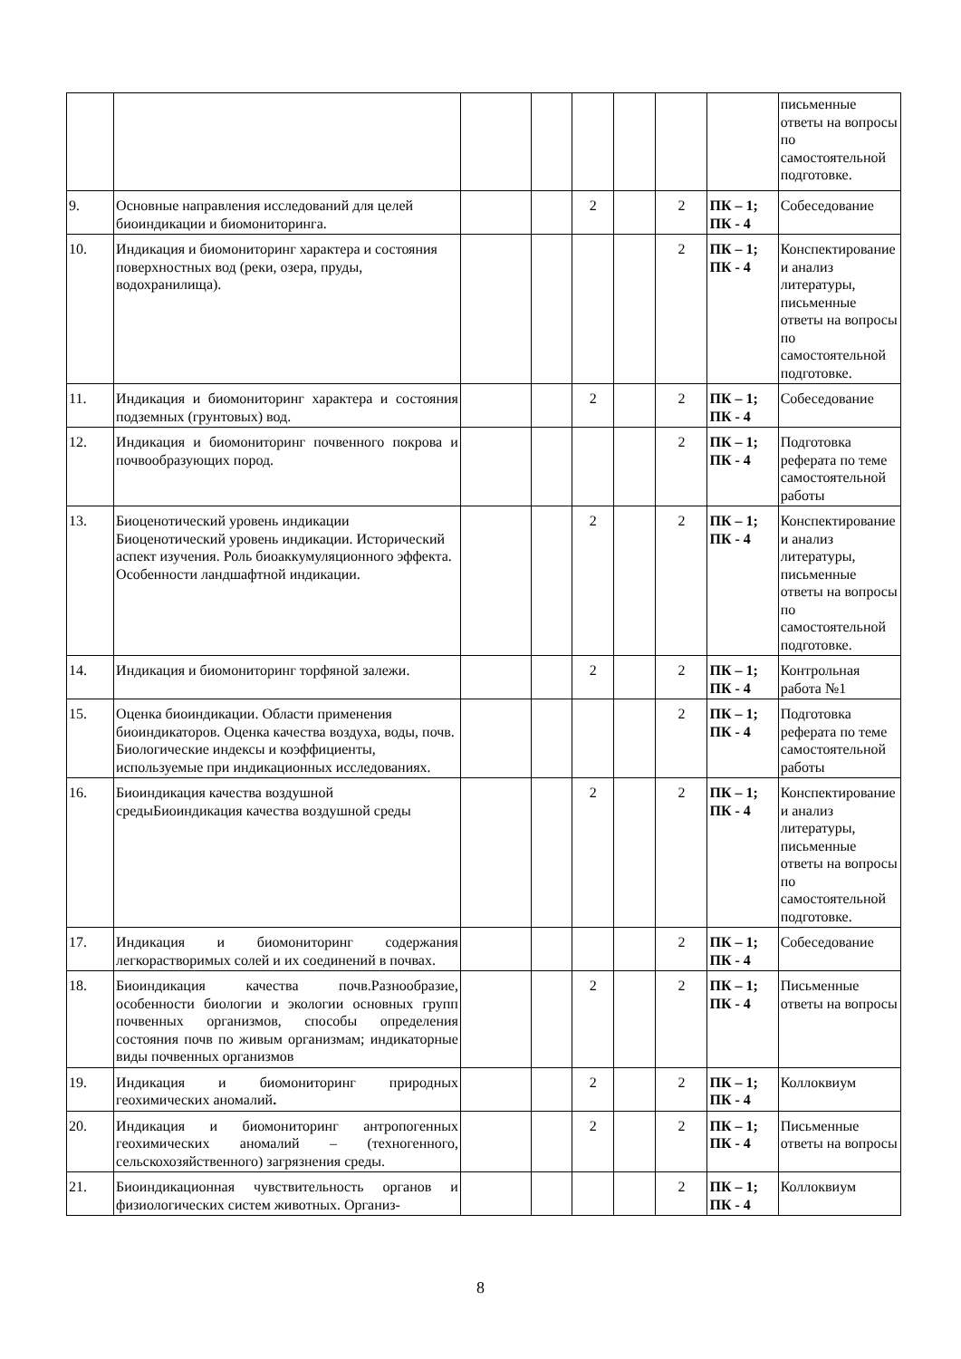| | | | | | | | | письменные ответы на вопросы по самостоятельной подготовке. |
| 9. | Основные направления исследований для целей биоиндикации и биомониторинга. | | | 2 | | 2 | ПК – 1; ПК - 4 | Собеседование |
| 10. | Индикация и биомониторинг характера и состояния поверхностных вод (реки, озера, пруды, водохранилища). | | | | | 2 | ПК – 1; ПК - 4 | Конспектирование и анализ литературы, письменные ответы на вопросы по самостоятельной подготовке. |
| 11. | Индикация и биомониторинг характера и состояния подземных (грунтовых) вод. | | | 2 | | 2 | ПК – 1; ПК - 4 | Собеседование |
| 12. | Индикация и биомониторинг почвенного покрова и почвообразующих пород. | | | | | 2 | ПК – 1; ПК - 4 | Подготовка реферата по теме самостоятельной работы |
| 13. | Биоценотический уровень индикации Биоценотический уровень индикации. Исторический аспект изучения. Роль биоаккумуляционного эффекта. Особенности ландшафтной индикации. | | | 2 | | 2 | ПК – 1; ПК - 4 | Конспектирование и анализ литературы, письменные ответы на вопросы по самостоятельной подготовке. |
| 14. | Индикация и биомониторинг торфяной залежи. | | | 2 | | 2 | ПК – 1; ПК - 4 | Контрольная работа №1 |
| 15. | Оценка биоиндикации. Области применения биоиндикаторов. Оценка качества воздуха, воды, почв. Биологические индексы и коэффициенты, используемые при индикационных исследованиях. | | | | | 2 | ПК – 1; ПК - 4 | Подготовка реферата по теме самостоятельной работы |
| 16. | Биоиндикация качества воздушной средыБиоиндикация качества воздушной среды | | | 2 | | 2 | ПК – 1; ПК - 4 | Конспектирование и анализ литературы, письменные ответы на вопросы по самостоятельной подготовке. |
| 17. | Индикация и биомониторинг содержания легкорастворимых солей и их соединений в почвах. | | | | | 2 | ПК – 1; ПК - 4 | Собеседование |
| 18. | Биоиндикация качества почв.Разнообразие, особенности биологии и экологии основных групп почвенных организмов, способы определения состояния почв по живым организмам; индикаторные виды почвенных организмов | | | 2 | | 2 | ПК – 1; ПК - 4 | Письменные ответы на вопросы |
| 19. | Индикация и биомониторинг природных геохимических аномалий . | | | 2 | | 2 | ПК – 1; ПК - 4 | Коллоквиум |
| 20. | Индикация и биомониторинг антропогенных геохимических аномалий – (техногенного, сельскохозяйственного) загрязнения среды. | | | 2 | | 2 | ПК – 1; ПК - 4 | Письменные ответы на вопросы |
| 21. | Биоиндикационная чувствительность органов и физиологических систем животных. Организ- | | | | | 2 | ПК – 1; ПК - 4 | Коллоквиум |
8